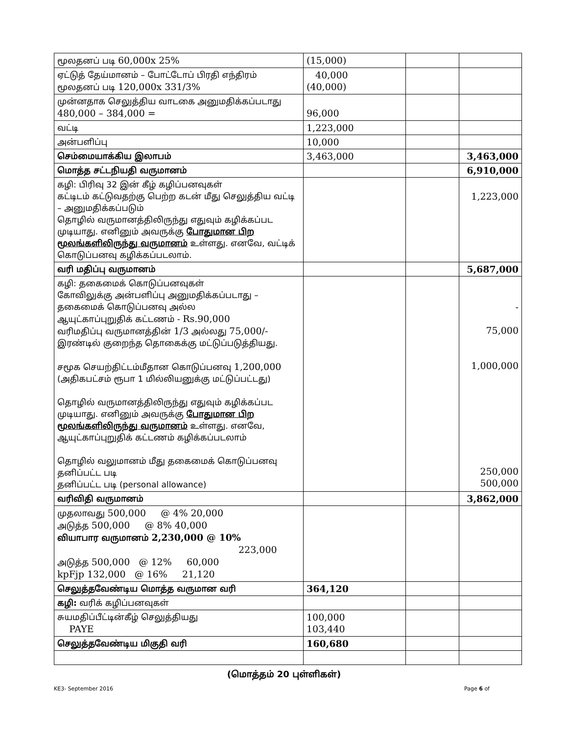| மூலதனப் படி 60,000x 25% | (15,000) | | |
| ஏட்டுத் தேய்மானம் – போட்டோப் பிரதி எந்திரம் மூலதனப் படி 120,000x 331/3% | 40,000 (40,000) | | |
| முன்னதாக செலுத்திய வாடகை அனுமதிக்கப்படாது 480,000 – 384,000 = | 96,000 | | |
| வட்டி | 1,223,000 | | |
| அன்பளிப்பு | 10,000 | | |
| செம்மையாக்கிய இலாபம் | 3,463,000 | | 3,463,000 |
| மொத்த சட்டநியதி வருமானம் | | | 6,910,000 |
| கழி: பிரிவு 32 இன் கீழ் கழிப்பனவுகள் கட்டிடம் கட்டுவதற்கு பெற்ற கடன் மீது செலுத்திய வட்டி – அனுமதிக்கப்படும் தொழில் வருமானத்திலிருந்து எதுவும் கழிக்கப்பட முடியாது. எனினும் அவருக்கு போதுமான பிற மூலங்களிலிருந்து வருமானம் உள்ளது. எனவே, வட்டிக் கொடுப்பனவு கழிக்கப்படலாம். | | | 1,223,000 |
| வரி மதிப்பு வருமானம் | | | 5,687,000 |
| கழி: தகைமைக் கொடுப்பனவுகள் கோவிலுக்கு அன்பளிப்பு அனுமதிக்கப்படாது – தகைமைக் கொடுப்பனவு அல்ல ஆயுட்காப்புறுதிக் கட்டணம் - Rs.90,000 வரிமதிப்பு வருமானத்தின் 1/3 அல்லது 75,000/- இரண்டில் குறைந்த தொகைக்கு மட்டுப்படுத்தியது. சமூக செயற்திட்டம்மீதான கொடுப்பனவு 1,200,000 (அதிகபட்சம் ரூபா 1 மில்லியனுக்கு மட்டுப்பட்டது) தொழில் வருமானத்திலிருந்து எதுவும் கழிக்கப்பட முடியாது. எனினும் அவருக்கு போதுமான பிற மூலங்களிலிருந்து வருமானம் உள்ளது. எனவே, ஆயுட்காப்புறுதிக் கட்டணம் கழிக்கப்படலாம் தொழில் வலுமானம் மீது தகைமைக் கொடுப்பனவு தனிப்பட்ட படி தனிப்பட்ட படி (personal allowance) | | | - 75,000 1,000,000 250,000 500,000 |
| வரிவிதி வருமானம் | | | 3,862,000 |
| முதலாவது 500,000 @ 4% 20,000 அடுத்த 500,000 @ 8% 40,000 வியாபார வருமானம் 2,230,000 @ 10% 223,000 அடுத்த 500,000 @ 12% 60,000 kpFjp 132,000 @ 16% 21,120 | | | |
| செலுத்தவேண்டிய மொத்த வருமான வரி | 364,120 | | |
| கழி: வரிக் கழிப்பனவுகள் | | | |
| சுயமதிப்பீட்டின்கீழ் செலுத்தியது PAYE | 100,000 103,440 | | |
| செலுத்தவேண்டிய மிகுதி வரி | 160,680 | | |
(மொத்தம் 20 புள்ளிகள்)
KE3- September 2016 Page 6 of